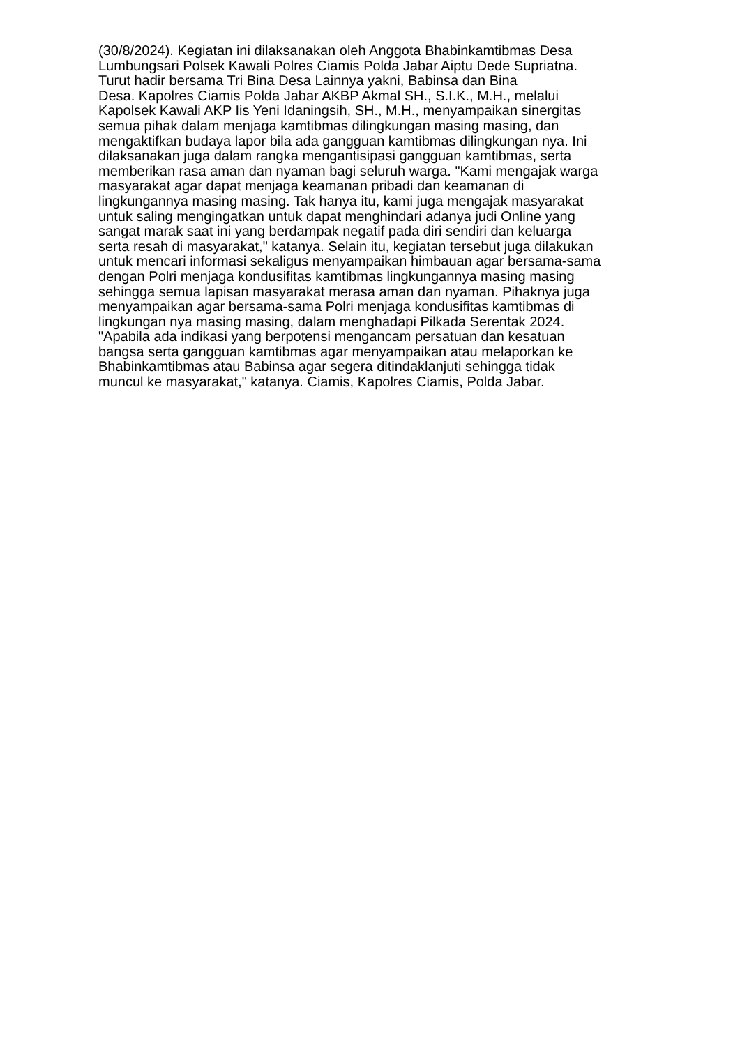(30/8/2024). Kegiatan ini dilaksanakan oleh Anggota Bhabinkamtibmas Desa
Lumbungsari Polsek Kawali Polres Ciamis Polda Jabar Aiptu Dede Supriatna.
Turut hadir bersama Tri Bina Desa Lainnya yakni, Babinsa dan Bina
Desa. Kapolres Ciamis Polda Jabar AKBP Akmal SH., S.I.K., M.H., melalui
Kapolsek Kawali AKP Iis Yeni Idaningsih, SH., M.H., menyampaikan sinergitas
semua pihak dalam menjaga kamtibmas dilingkungan masing masing, dan
mengaktifkan budaya lapor bila ada gangguan kamtibmas dilingkungan nya. Ini
dilaksanakan juga dalam rangka mengantisipasi gangguan kamtibmas, serta
memberikan rasa aman dan nyaman bagi seluruh warga. "Kami mengajak warga
masyarakat agar dapat menjaga keamanan pribadi dan keamanan di
lingkungannya masing masing. Tak hanya itu, kami juga mengajak masyarakat
untuk saling mengingatkan untuk dapat menghindari adanya judi Online yang
sangat marak saat ini yang berdampak negatif pada diri sendiri dan keluarga
serta resah di masyarakat," katanya. Selain itu, kegiatan tersebut juga dilakukan
untuk mencari informasi sekaligus menyampaikan himbauan agar bersama-sama
dengan Polri menjaga kondusifitas kamtibmas lingkungannya masing masing
sehingga semua lapisan masyarakat merasa aman dan nyaman. Pihaknya juga
menyampaikan agar bersama-sama Polri menjaga kondusifitas kamtibmas di
lingkungan nya masing masing, dalam menghadapi Pilkada Serentak 2024.
"Apabila ada indikasi yang berpotensi mengancam persatuan dan kesatuan
bangsa serta gangguan kamtibmas agar menyampaikan atau melaporkan ke
Bhabinkamtibmas atau Babinsa agar segera ditindaklanjuti sehingga tidak
muncul ke masyarakat," katanya. Ciamis, Kapolres Ciamis, Polda Jabar.